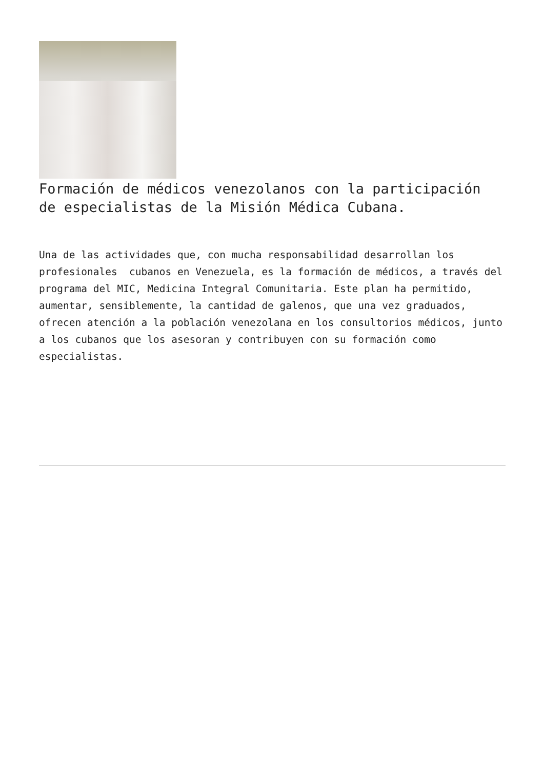Formación de médicos venezolanos con la participación de especialistas de la Misión Médica Cubana.
Una de las actividades que, con mucha responsabilidad desarrollan los profesionales cubanos en Venezuela, es la formación de médicos, a través del programa del MIC, Medicina Integral Comunitaria. Este plan ha permitido, aumentar, sensiblemente, la cantidad de galenos, que una vez graduados, ofrecen atención a la población venezolana en los consultorios médicos, junto a los cubanos que los asesoran y contribuyen con su formación como especialistas.